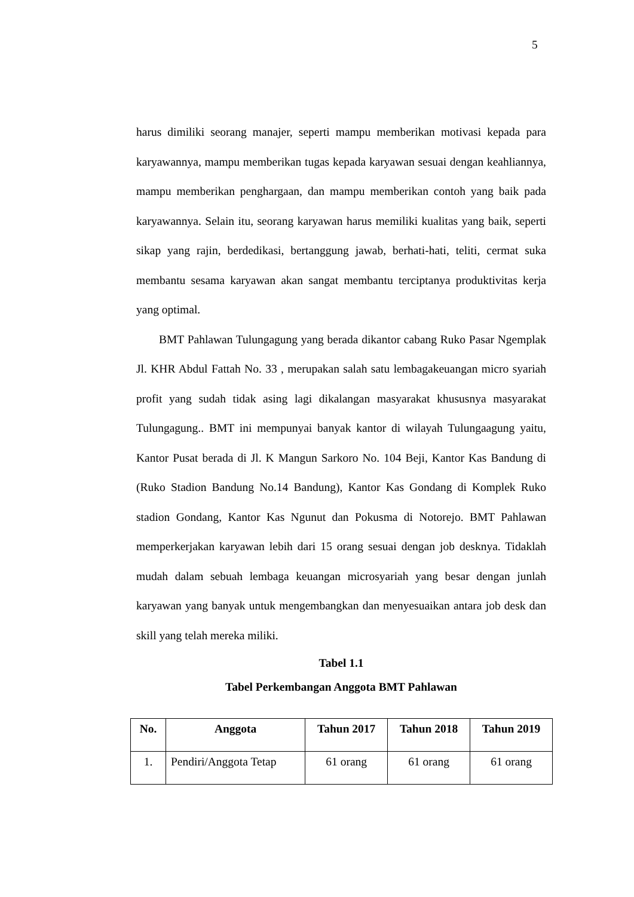5
harus dimiliki seorang manajer, seperti mampu memberikan motivasi kepada para karyawannya, mampu memberikan tugas kepada karyawan sesuai dengan keahliannya, mampu memberikan penghargaan, dan mampu memberikan contoh yang baik pada karyawannya. Selain itu, seorang karyawan harus memiliki kualitas yang baik, seperti sikap yang rajin, berdedikasi, bertanggung jawab, berhati-hati, teliti, cermat suka membantu sesama karyawan akan sangat membantu terciptanya produktivitas kerja yang optimal.
BMT Pahlawan Tulungagung yang berada dikantor cabang Ruko Pasar Ngemplak Jl. KHR Abdul Fattah No. 33 , merupakan salah satu lembagakeuangan micro syariah profit yang sudah tidak asing lagi dikalangan masyarakat khususnya masyarakat Tulungagung.. BMT ini mempunyai banyak kantor di wilayah Tulungaagung yaitu, Kantor Pusat berada di Jl. K Mangun Sarkoro No. 104 Beji, Kantor Kas Bandung di (Ruko Stadion Bandung No.14 Bandung), Kantor Kas Gondang di Komplek Ruko stadion Gondang, Kantor Kas Ngunut dan Pokusma di Notorejo. BMT Pahlawan memperkerjakan karyawan lebih dari 15 orang sesuai dengan job desknya. Tidaklah mudah dalam sebuah lembaga keuangan microsyariah yang besar dengan junlah karyawan yang banyak untuk mengembangkan dan menyesuaikan antara job desk dan skill yang telah mereka miliki.
Tabel 1.1
Tabel Perkembangan Anggota BMT Pahlawan
| No. | Anggota | Tahun 2017 | Tahun 2018 | Tahun 2019 |
| --- | --- | --- | --- | --- |
| 1. | Pendiri/Anggota Tetap | 61 orang | 61 orang | 61 orang |